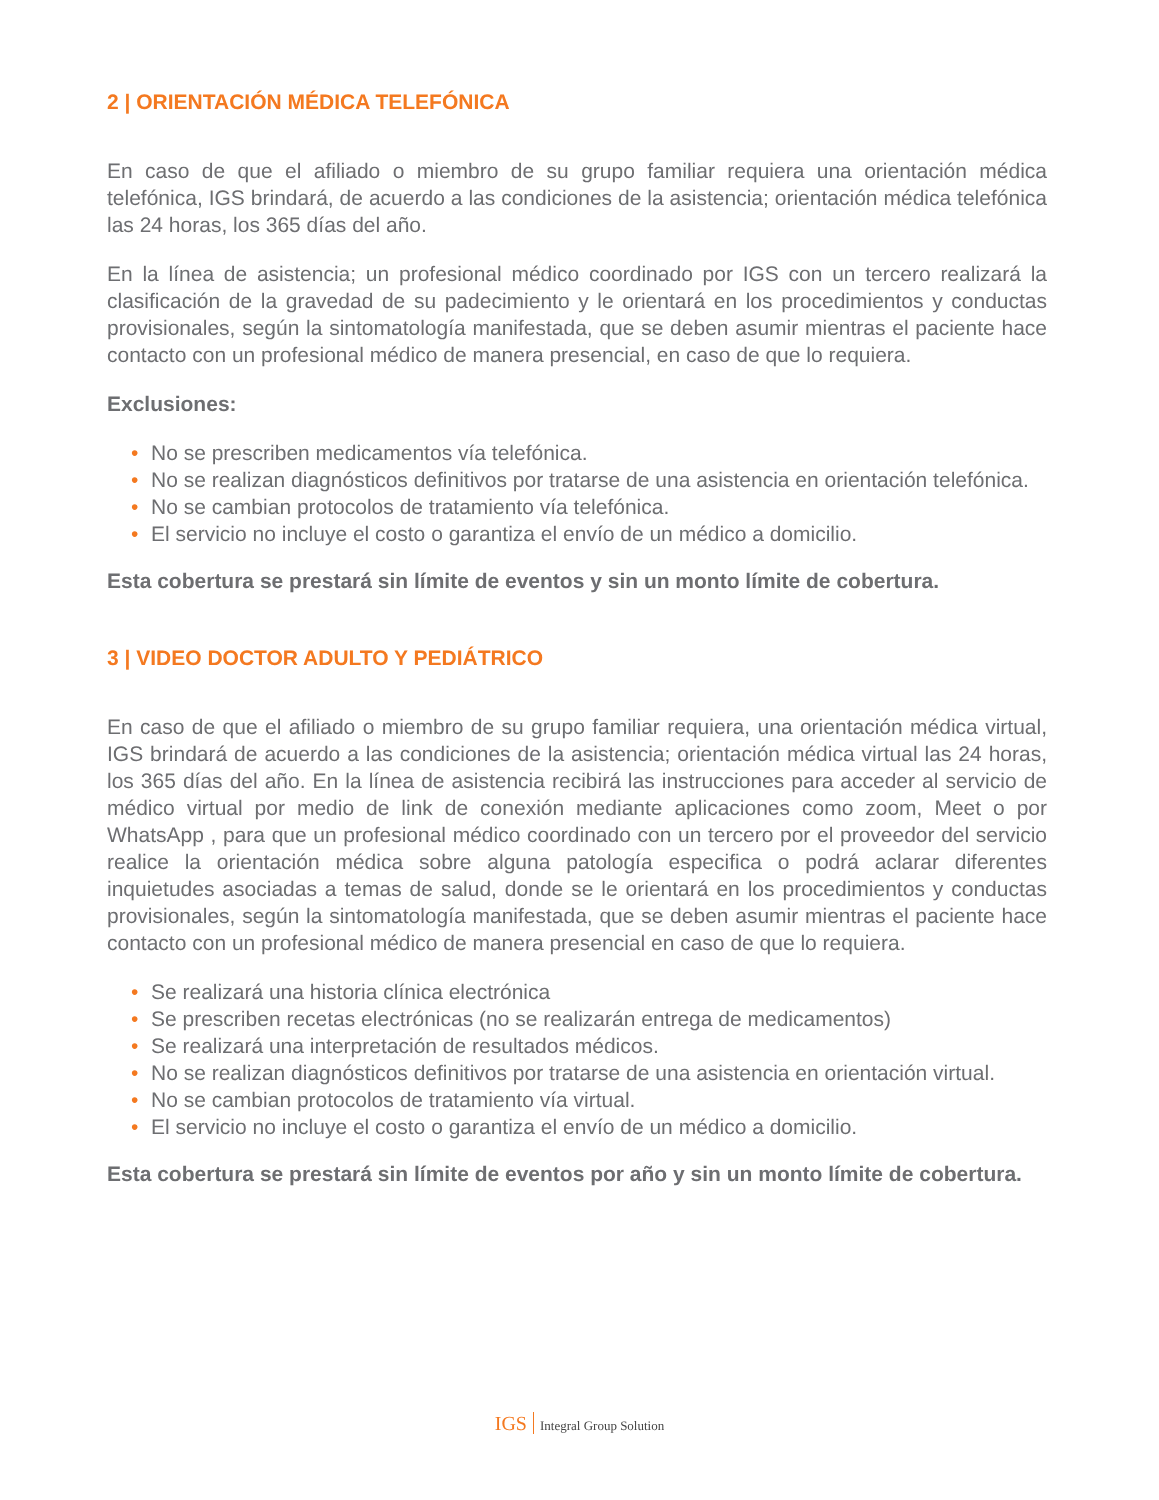2 | ORIENTACIÓN MÉDICA TELEFÓNICA
En caso de que el afiliado o miembro de su grupo familiar requiera una orientación médica telefónica, IGS brindará, de acuerdo a las condiciones de la asistencia; orientación médica telefónica las 24 horas, los 365 días del año.
En la línea de asistencia; un profesional médico coordinado por IGS con un tercero realizará la clasificación de la gravedad de su padecimiento y le orientará en los procedimientos y conductas provisionales, según la sintomatología manifestada, que se deben asumir mientras el paciente hace contacto con un profesional médico de manera presencial, en caso de que lo requiera.
Exclusiones:
• No se prescriben medicamentos vía telefónica.
• No se realizan diagnósticos definitivos por tratarse de una asistencia en orientación telefónica.
• No se cambian protocolos de tratamiento vía telefónica.
• El servicio no incluye el costo o garantiza el envío de un médico a domicilio.
Esta cobertura se prestará sin límite de eventos y sin un monto límite de cobertura.
3 | VIDEO DOCTOR ADULTO Y PEDIÁTRICO
En caso de que el afiliado o miembro de su grupo familiar requiera, una orientación médica virtual, IGS brindará de acuerdo a las condiciones de la asistencia; orientación médica virtual las 24 horas, los 365 días del año. En la línea de asistencia recibirá las instrucciones para acceder al servicio de médico virtual por medio de link de conexión mediante aplicaciones como zoom, Meet o por WhatsApp , para que un profesional médico coordinado con un tercero por el proveedor del servicio realice la orientación médica sobre alguna patología especifica o podrá aclarar diferentes inquietudes asociadas a temas de salud, donde se le orientará en los procedimientos y conductas provisionales, según la sintomatología manifestada, que se deben asumir mientras el paciente hace contacto con un profesional médico de manera presencial en caso de que lo requiera.
• Se realizará una historia clínica electrónica
• Se prescriben recetas electrónicas (no se realizarán entrega de medicamentos)
• Se realizará una interpretación de resultados médicos.
• No se realizan diagnósticos definitivos por tratarse de una asistencia en orientación virtual.
• No se cambian protocolos de tratamiento vía virtual.
• El servicio no incluye el costo o garantiza el envío de un médico a domicilio.
Esta cobertura se prestará sin límite de eventos por año y sin un monto límite de cobertura.
IGS Integral Group Solution